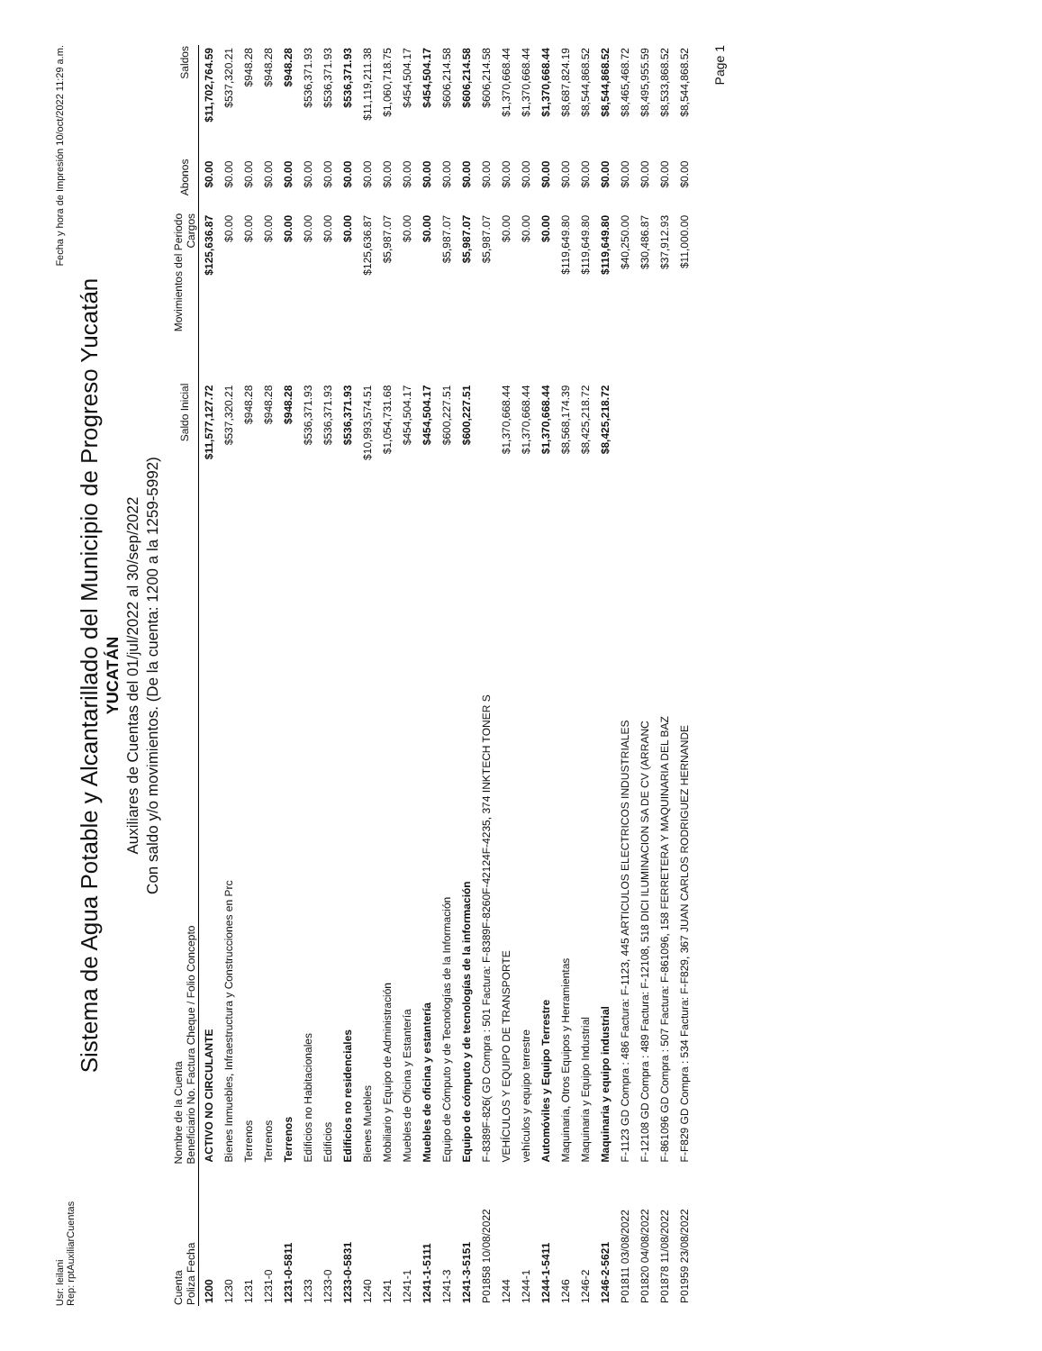Usr: leilani
Rep: rptAuxiliarCuentas
Fecha y hora de Impresión 10/oct/2022 11:29 a.m.
Sistema de Agua Potable y Alcantarillado del Municipio de Progreso Yucatán
YUCATÁN
Auxiliares de Cuentas del 01/jul/2022 al 30/sep/2022
Con saldo y/o movimientos. (De la cuenta: 1200 a la 1259-5992)
| Cuenta Poliza Fecha | Nombre de la Cuenta Beneficiario No. Factura Cheque / Folio Concepto | Saldo Inicial | Movimientos del Periodo Cargos | Abonos | Saldos |
| --- | --- | --- | --- | --- | --- |
| 1200 | ACTIVO NO CIRCULANTE | $11,577,127.72 | $125,636.87 | $0.00 | $11,702,764.59 |
| 1230 | Bienes Inmuebles, Infraestructura y Construcciones en Prc | $537,320.21 | $0.00 | $0.00 | $537,320.21 |
| 1231 | Terrenos | $948.28 | $0.00 | $0.00 | $948.28 |
| 1231-0 | Terrenos | $948.28 | $0.00 | $0.00 | $948.28 |
| 1231-0-5811 | Terrenos | $948.28 | $0.00 | $0.00 | $948.28 |
| 1233 | Edificios no Habitacionales | $536,371.93 | $0.00 | $0.00 | $536,371.93 |
| 1233-0 | Edificios | $536,371.93 | $0.00 | $0.00 | $536,371.93 |
| 1233-0-5831 | Edificios no residenciales | $536,371.93 | $0.00 | $0.00 | $536,371.93 |
| 1240 | Bienes Muebles | $10,993,574.51 | $125,636.87 | $0.00 | $11,119,211.38 |
| 1241 | Mobiliario y Equipo de Administración | $1,054,731.68 | $5,987.07 | $0.00 | $1,060,718.75 |
| 1241-1 | Muebles de Oficina y Estantería | $454,504.17 | $0.00 | $0.00 | $454,504.17 |
| 1241-1-5111 | Muebles de oficina y estantería | $454,504.17 | $0.00 | $0.00 | $454,504.17 |
| 1241-3 | Equipo de Cómputo y de Tecnologías de la Información | $600,227.51 | $5,987.07 | $0.00 | $606,214.58 |
| 1241-3-5151 | Equipo de cómputo y de tecnologías de la información | $600,227.51 | $5,987.07 | $0.00 | $606,214.58 |
| P01858 10/08/2022 | F-8389F-826( GD Compra : 501 Factura: F-8389F-8260F-42124F-4235, 374 INKTECH TONER S | | $5,987.07 | $0.00 | $606,214.58 |
| 1244 | VEHÍCULOS Y EQUIPO DE TRANSPORTE | $1,370,668.44 | $0.00 | $0.00 | $1,370,668.44 |
| 1244-1 | vehículos y equipo terrestre | $1,370,668.44 | $0.00 | $0.00 | $1,370,668.44 |
| 1244-1-5411 | Automóviles y Equipo Terrestre | $1,370,668.44 | $0.00 | $0.00 | $1,370,668.44 |
| 1246 | Maquinaria, Otros Equipos y Herramientas | $8,568,174.39 | $119,649.80 | $0.00 | $8,687,824.19 |
| 1246-2 | Maquinaria y Equipo Industrial | $8,425,218.72 | $119,649.80 | $0.00 | $8,544,868.52 |
| 1246-2-5621 | Maquinaria y equipo industrial | $8,425,218.72 | $119,649.80 | $0.00 | $8,544,868.52 |
| P01811 03/08/2022 | F-1123 GD Compra : 486 Factura: F-1123, 445 ARTICULOS ELECTRICOS INDUSTRIALES | | $40,250.00 | $0.00 | $8,465,468.72 |
| P01820 04/08/2022 | F-12108 GD Compra : 489 Factura: F-12108, 518 DICI ILUMINACION SA DE CV (ARRANC | | $30,486.87 | $0.00 | $8,495,955.59 |
| P01878 11/08/2022 | F-861096 GD Compra : 507 Factura: F-861096, 158 FERRETERA Y MAQUINARIA DEL BAZ | | $37,912.93 | $0.00 | $8,533,868.52 |
| P01959 23/08/2022 | F-F829 GD Compra : 534 Factura: F-F829, 367 JUAN CARLOS RODRIGUEZ HERNANDE | | $11,000.00 | $0.00 | $8,544,868.52 |
Page 1